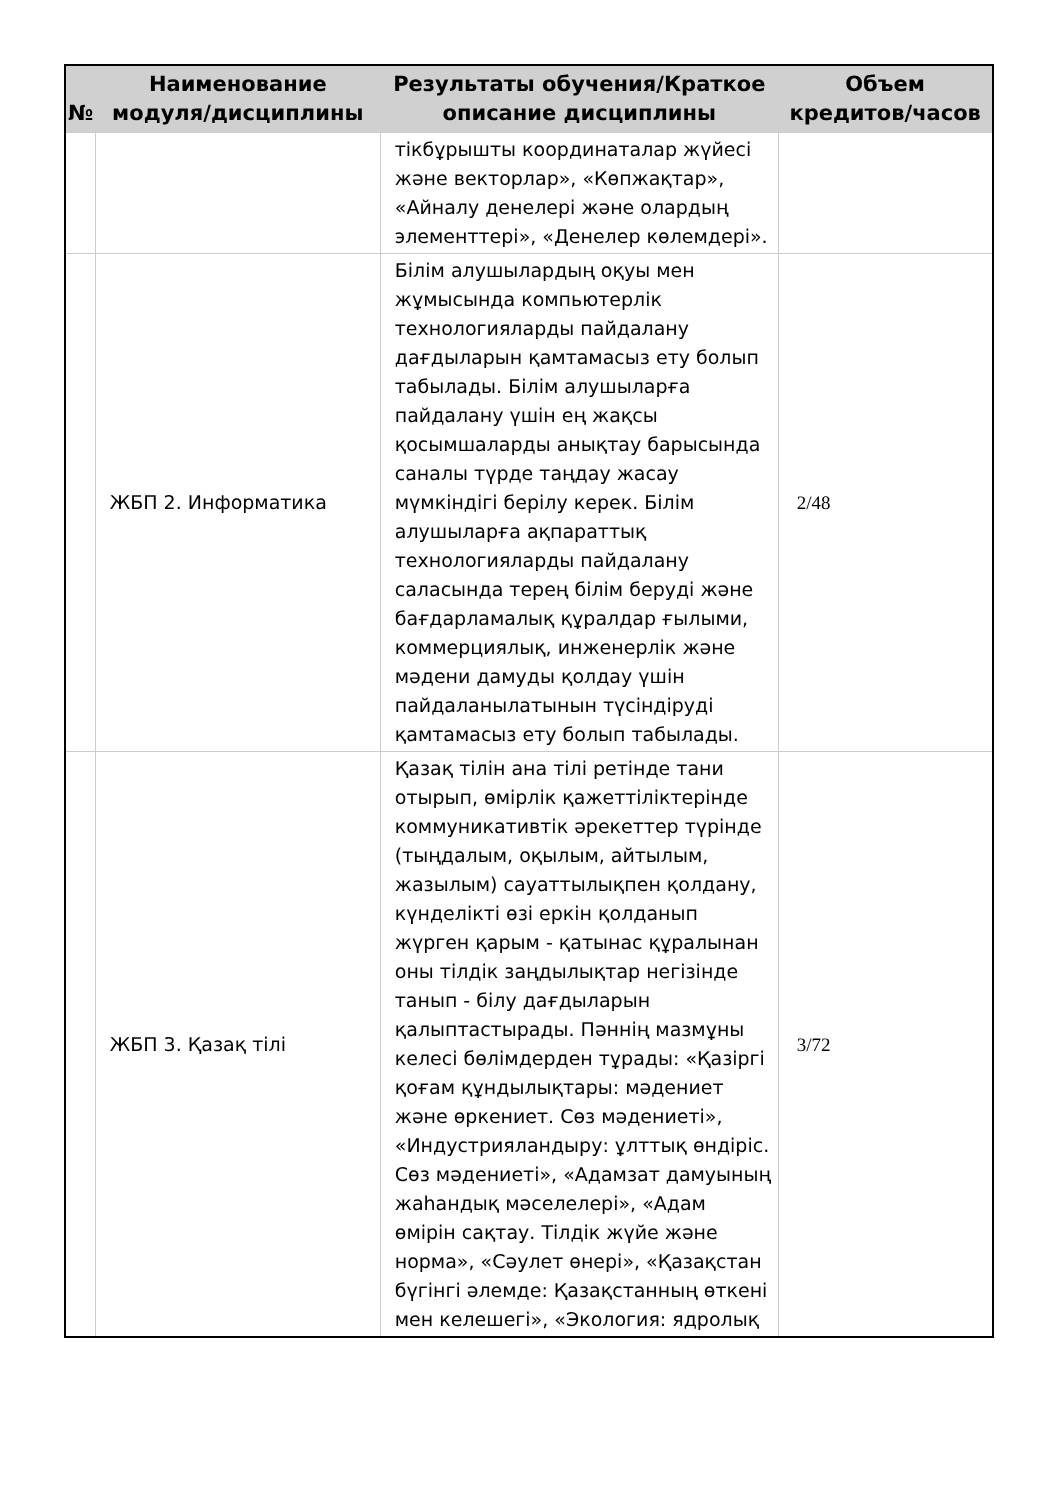| № | Наименование модуля/дисциплины | Результаты обучения/Краткое описание дисциплины | Объем кредитов/часов |
| --- | --- | --- | --- |
| | | тікбұрышты координаталар жүйесі және векторлар», «Көпжақтар», «Айналу денелері және олардың элементтері», «Денелер көлемдері». | |
| | ЖБП 2. Информатика | Білім алушылардың оқуы мен жұмысында компьютерлік технологияларды пайдалану дағдыларын қамтамасыз ету болып табылады. Білім алушыларға пайдалану үшін ең жақсы қосымшаларды анықтау барысында саналы түрде таңдау жасау мүмкіндігі берілу керек. Білім алушыларға ақпараттық технологияларды пайдалану саласында терең білім беруді және бағдарламалық құралдар ғылыми, коммерциялық, инженерлік және мәдени дамуды қолдау үшін пайдаланылатынын түсіндіруді қамтамасыз ету болып табылады. | 2/48 |
| | ЖБП 3. Қазақ тілі | Қазақ тілін ана тілі ретінде тани отырып, өмірлік қажеттіліктерінде коммуникативтік әрекеттер түрінде (тыңдалым, оқылым, айтылым, жазылым) сауаттылықпен қолдану, күнделікті өзі еркін қолданып жүрген қарым - қатынас құралынан оны тілдік заңдылықтар негізінде танып - білу дағдыларын қалыптастырады. Пәннің мазмұны келесі бөлімдерден тұрады: «Қазіргі қоғам құндылықтары: мәдениет және өркениет. Сөз мәдениеті», «Индустрияландыру: ұлттық өндіріс. Сөз мәдениеті», «Адамзат дамуының жаһандық мәселелері», «Адам өмірін сақтау. Тілдік жүйе және норма», «Сәулет өнері», «Қазақстан бүгінгі әлемде: Қазақстанның өткені мен келешегі», «Экология: ядролық | 3/72 |